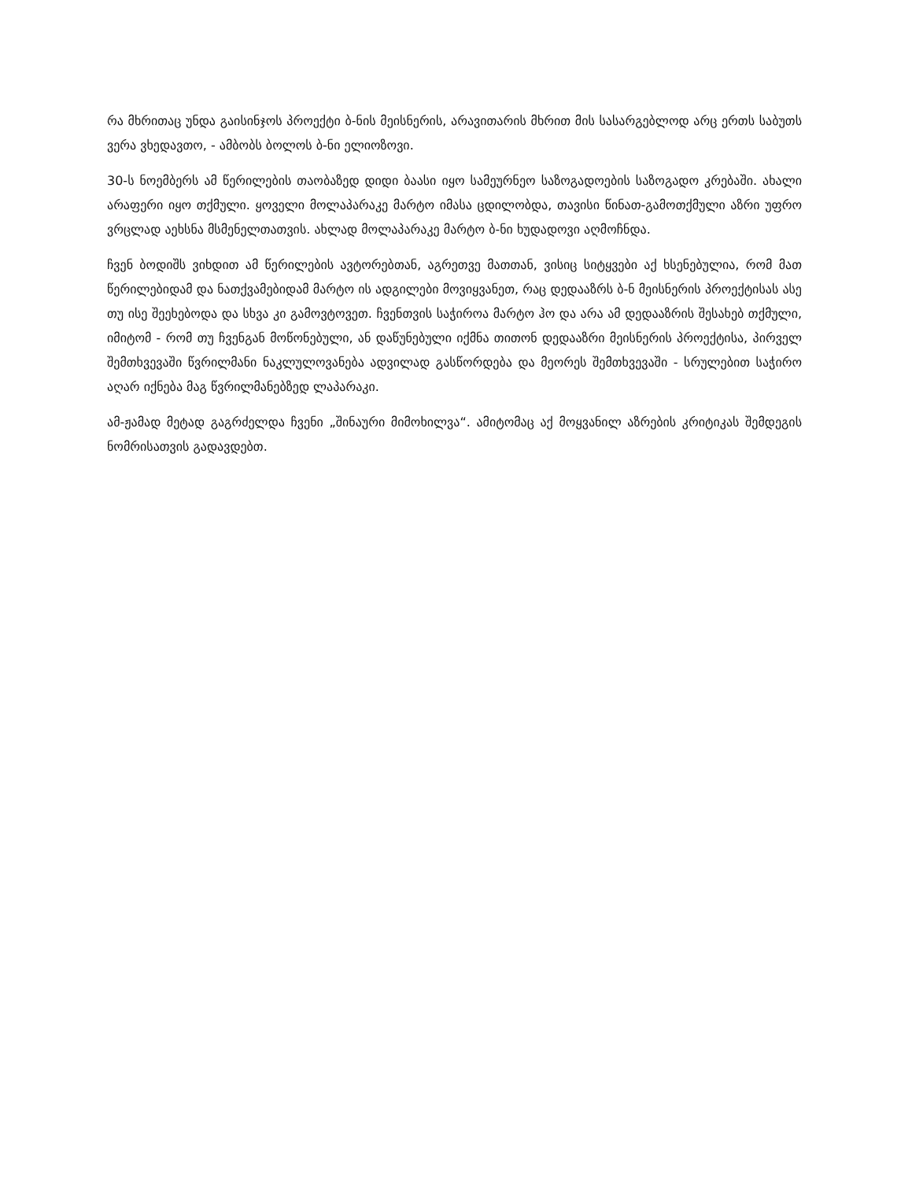რა მხრითაც უნდა გაისინჯოს პროექტი ბ-ნის მეისნერის, არავითარის მხრით მის სასარგებლოდ არც ერთს საბუთს ვერა ვხედავთო, - ამბობს ბოლოს ბ-ნი ელიოზოვი.
30-ს ნოემბერს ამ წერილების თაობაზედ დიდი ბაასი იყო სამეურნეო საზოგადოების საზოგადო კრებაში. ახალი არაფერი იყო თქმული. ყოველი მოლაპარაკე მარტო იმასა ცდილობდა, თავისი წინათ-გამოთქმული აზრი უფრო ვრცლად აეხსნა მსმენელთათვის. ახლად მოლაპარაკე მარტო ბ-ნი ხუდადოვი აღმოჩნდა.
ჩვენ ბოდიშს ვიხდით ამ წერილების ავტორებთან, აგრეთვე მათთან, ვისიც სიტყვები აქ ხსენებულია, რომ მათ წერილებიდამ და ნათქვამებიდამ მარტო ის ადგილები მოვიყვანეთ, რაც დედააზრს ბ-ნ მეისნერის პროექტისას ასე თუ ისე შეეხებოდა და სხვა კი გამოვტოვეთ. ჩვენთვის საჭიროა მარტო ჰო და არა ამ დედააზრის შესახებ თქმული, იმიტომ - რომ თუ ჩვენგან მოწონებული, ან დაწუნებული იქმნა თითონ დედააზრი მეისნერის პროექტისა, პირველ შემთხვევაში წვრილმანი ნაკლულოვანება ადვილად გასწორდება და მეორეს შემთხვევაში - სრულებით საჭირო აღარ იქნება მაგ წვრილმანებზედ ლაპარაკი.
ამ-ჟამად მეტად გაგრძელდა ჩვენი „შინაური მიმოხილვა“. ამიტომაც აქ მოყვანილ აზრების კრიტიკას შემდეგის ნომრისათვის გადავდებთ.